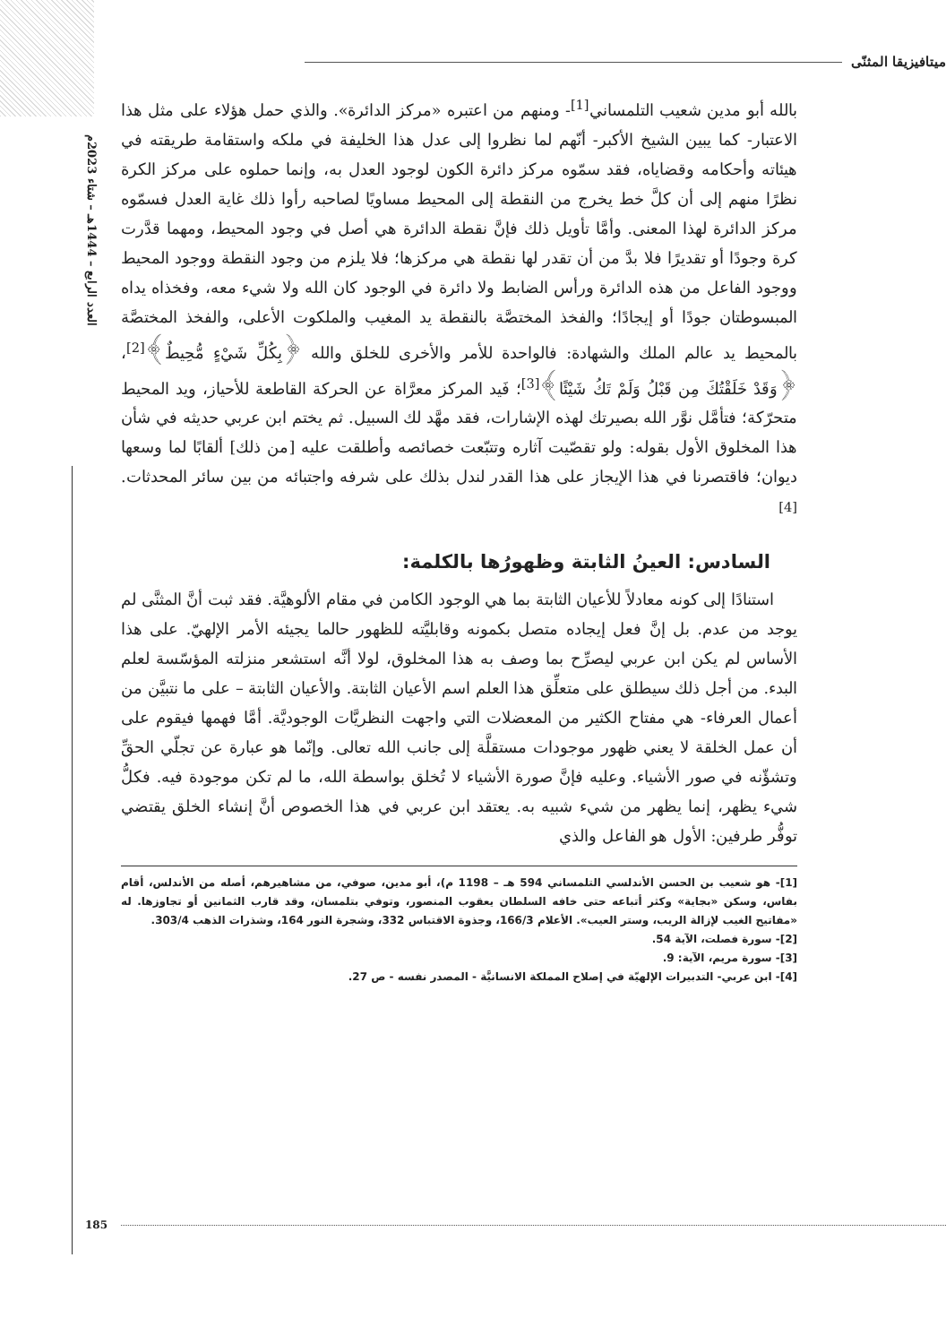العدد الرابع – 1444هـ – شتاء 2023م
ميتافيزيقا المثنّى
بالله أبو مدين شعيب التلمساني<sup>[1]</sup>- ومنهم من اعتبره «مركز الدائرة». والذي حمل هؤلاء على مثل هذا الاعتبار- كما يبين الشيخ الأكبر- أنّهم لما نظروا إلى عدل هذا الخليفة في ملكه واستقامة طريقته في هيئاته وأحكامه وقضاياه، فقد سمّوه مركز دائرة الكون لوجود العدل به، وإنما حملوه على مركز الكرة نظرًا منهم إلى أن كلَّ خط يخرج من النقطة إلى المحيط مساويًا لصاحبه رأوا ذلك غاية العدل فسمّوه مركز الدائرة لهذا المعنى. وأمَّا تأويل ذلك فإنَّ نقطة الدائرة هي أصل في وجود المحيط، ومهما قدَّرت كرة وجودًا أو تقديرًا فلا بدَّ من أن تقدر لها نقطة هي مركزها؛ فلا يلزم من وجود النقطة ووجود المحيط ووجود الفاعل من هذه الدائرة ورأس الضابط ولا دائرة في الوجود كان الله ولا شيء معه، وفخذاه يداه المبسوطتان جودًا أو إيجادًا؛ والفخذ المختصَّة بالنقطة يد المغيب والملكوت الأعلى، والفخذ المختصَّة بالمحيط يد عالم الملك والشهادة: فالواحدة للأمر والأخرى للخلق والله ﴿بِكُلِّ شَيْءٍ مُّحِيطٌ﴾<sup>[2]</sup>، ﴿وَقَدْ خَلَقْتُكَ مِن قَبْلُ وَلَمْ تَكُ شَيْئًا﴾<sup>[3]</sup>؛ فَيد المركز معرَّاة عن الحركة القاطعة للأحياز، ويد المحيط متحرّكة؛ فتأمَّل نوَّر الله بصيرتك لهذه الإشارات، فقد مهَّد لك السبيل. ثم يختم ابن عربي حديثه في شأن هذا المخلوق الأول بقوله: ولو تقصّيت آثاره وتتبّعت خصائصه وأطلقت عليه [من ذلك] ألقابًا لما وسعها ديوان؛ فاقتصرنا في هذا الإيجاز على هذا القدر لندل بذلك على شرفه واجتبائه من بين سائر المحدثات.<sup>[4]</sup>
السادس: العينُ الثابتة وظهورُها بالكلمة:
استنادًا إلى كونه معادلاً للأعيان الثابتة بما هي الوجود الكامن في مقام الألوهيَّة. فقد ثبت أنَّ المثنَّى لم يوجد من عدم. بل إنَّ فعل إيجاده متصل بكمونه وقابليَّته للظهور حالما يجيئه الأمر الإلهيّ. على هذا الأساس لم يكن ابن عربي ليصرِّح بما وصف به هذا المخلوق، لولا أنَّه استشعر منزلته المؤسّسة لعلم البدء. من أجل ذلك سيطلق على متعلِّق هذا العلم اسم الأعيان الثابتة. والأعيان الثابتة – على ما نتبيَّن من أعمال العرفاء- هي مفتاح الكثير من المعضلات التي واجهت النظريَّات الوجوديَّة. أمَّا فهمها فيقوم على أن عمل الخلقة لا يعني ظهور موجودات مستقلَّة إلى جانب الله تعالى. وإنّما هو عبارة عن تجلّي الحقِّ وتشؤّنه في صور الأشياء. وعليه فإنَّ صورة الأشياء لا تُخلق بواسطة الله، ما لم تكن موجودة فيه. فكلُّ شيء يظهر، إنما يظهر من شيء شبيه به. يعتقد ابن عربي في هذا الخصوص أنَّ إنشاء الخلق يقتضي توفُّر طرفين: الأول هو الفاعل والذي
[1]- هو شعيب بن الحسن الأندلسي التلمساني 594 هـ – 1198 م)، أبو مدين، صوفي، من مشاهيرهم، أصله من الأندلس، أقام بفاس، وسكن «بجاية» وكثر أتباعه حتى خافه السلطان يعقوب المنصور، وتوفي بتلمسان، وقد قارب الثمانين أو تجاوزها. له «مفاتيح الغيب لإزالة الريب، وستر العيب». الأعلام 166/3، وجذوة الاقتباس 332، وشجرة النور 164، وشذرات الذهب 303/4.
[2]- سورة فصلت، الآية 54.
[3]- سورة مريم، الآية: 9.
[4]- ابن عربي- التدبيرات الإلهيّة في إصلاح المملكة الانسانيَّة - المصدر نفسه - ص 27.
185